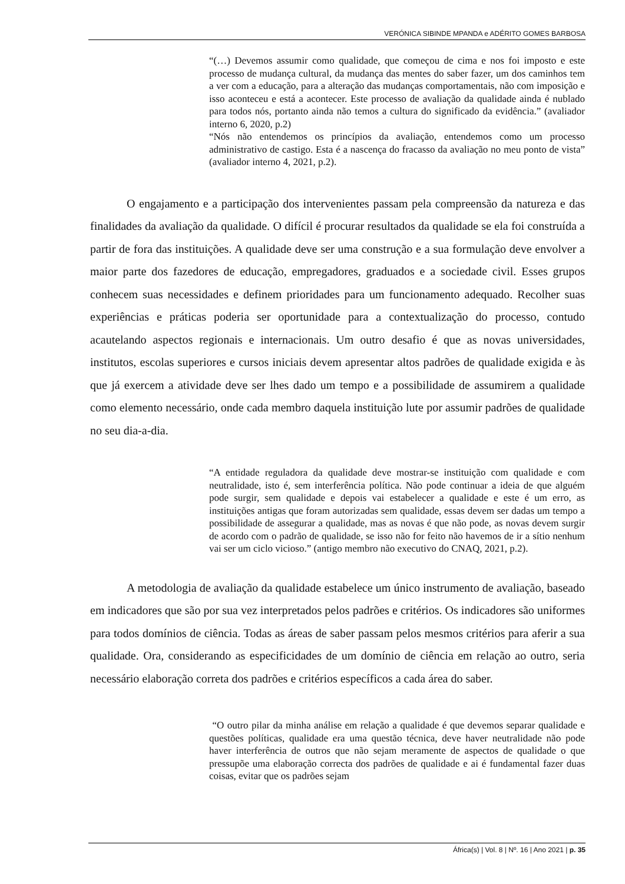VERÓNICA SIBINDE MPANDA e ADÉRITO GOMES BARBOSA
“(…) Devemos assumir como qualidade, que começou de cima e nos foi imposto e este processo de mudança cultural, da mudança das mentes do saber fazer, um dos caminhos tem a ver com a educação, para a alteração das mudanças comportamentais, não com imposição e isso aconteceu e está a acontecer. Este processo de avaliação da qualidade ainda é nublado para todos nós, portanto ainda não temos a cultura do significado da evidência.” (avaliador interno 6, 2020, p.2)
“Nós não entendemos os princípios da avaliação, entendemos como um processo administrativo de castigo. Esta é a nascença do fracasso da avaliação no meu ponto de vista” (avaliador interno 4, 2021, p.2).
O engajamento e a participação dos intervenientes passam pela compreensão da natureza e das finalidades da avaliação da qualidade. O difícil é procurar resultados da qualidade se ela foi construída a partir de fora das instituições. A qualidade deve ser uma construção e a sua formulação deve envolver a maior parte dos fazedores de educação, empregadores, graduados e a sociedade civil. Esses grupos conhecem suas necessidades e definem prioridades para um funcionamento adequado. Recolher suas experiências e práticas poderia ser oportunidade para a contextualização do processo, contudo acautelando aspectos regionais e internacionais. Um outro desafio é que as novas universidades, institutos, escolas superiores e cursos iniciais devem apresentar altos padrões de qualidade exigida e às que já exercem a atividade deve ser lhes dado um tempo e a possibilidade de assumirem a qualidade como elemento necessário, onde cada membro daquela instituição lute por assumir padrões de qualidade no seu dia-a-dia.
“A entidade reguladora da qualidade deve mostrar-se instituição com qualidade e com neutralidade, isto é, sem interferência política. Não pode continuar a ideia de que alguém pode surgir, sem qualidade e depois vai estabelecer a qualidade e este é um erro, as instituições antigas que foram autorizadas sem qualidade, essas devem ser dadas um tempo a possibilidade de assegurar a qualidade, mas as novas é que não pode, as novas devem surgir de acordo com o padrão de qualidade, se isso não for feito não havemos de ir a sítio nenhum vai ser um ciclo vicioso.” (antigo membro não executivo do CNAQ, 2021, p.2).
A metodologia de avaliação da qualidade estabelece um único instrumento de avaliação, baseado em indicadores que são por sua vez interpretados pelos padrões e critérios. Os indicadores são uniformes para todos domínios de ciência. Todas as áreas de saber passam pelos mesmos critérios para aferir a sua qualidade. Ora, considerando as especificidades de um domínio de ciência em relação ao outro, seria necessário elaboração correta dos padrões e critérios específicos a cada área do saber.
“O outro pilar da minha análise em relação a qualidade é que devemos separar qualidade e questões políticas, qualidade era uma questão técnica, deve haver neutralidade não pode haver interferência de outros que não sejam meramente de aspectos de qualidade o que pressupõe uma elaboração correcta dos padrões de qualidade e ai é fundamental fazer duas coisas, evitar que os padrões sejam
África(s) | Vol. 8 | Nº. 16 | Ano 2021 | p. 35